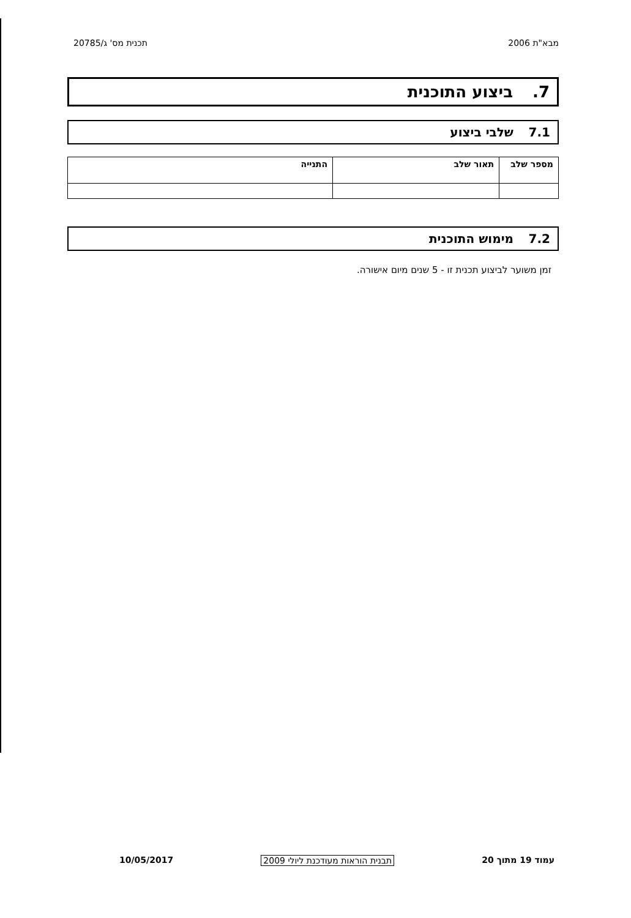מבא"ת 2006 תכנית מס' ג/20785
7. ביצוע התוכנית
7.1 שלבי ביצוע
| מספר שלב | תאור שלב | התנייה |
| --- | --- | --- |
7.2 מימוש התוכנית
זמן משוער לביצוע תכנית זו - 5 שנים מיום אישורה.
עמוד 19 מתוך 20 תבנית הוראות מעודכנת ליולי 2009 10/05/2017